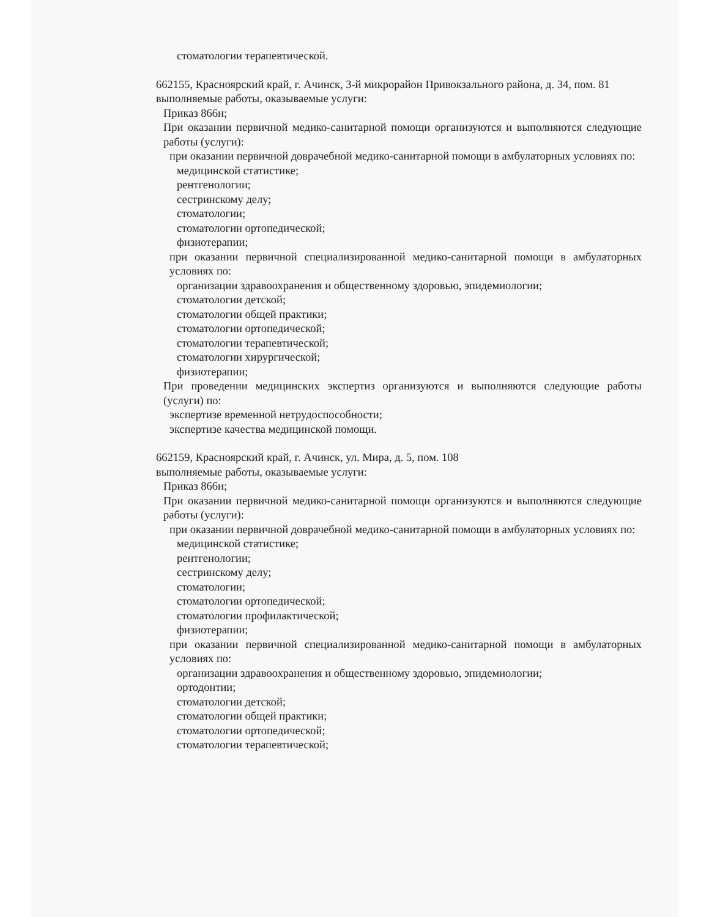стоматологии терапевтической.
662155, Красноярский край, г. Ачинск, 3-й микрорайон Привокзального района, д. 34, пом. 81
выполняемые работы, оказываемые услуги:
Приказ 866н;
При оказании первичной медико-санитарной помощи организуются и выполняются следующие работы (услуги):
при оказании первичной доврачебной медико-санитарной помощи в амбулаторных условиях по:
медицинской статистике;
рентгенологии;
сестринскому делу;
стоматологии;
стоматологии ортопедической;
физиотерапии;
при оказании первичной специализированной медико-санитарной помощи в амбулаторных условиях по:
организации здравоохранения и общественному здоровью, эпидемиологии;
стоматологии детской;
стоматологии общей практики;
стоматологии ортопедической;
стоматологии терапевтической;
стоматологии хирургической;
физиотерапии;
При проведении медицинских экспертиз организуются и выполняются следующие работы (услуги) по:
экспертизе временной нетрудоспособности;
экспертизе качества медицинской помощи.
662159, Красноярский край, г. Ачинск, ул. Мира, д. 5, пом. 108
выполняемые работы, оказываемые услуги:
Приказ 866н;
При оказании первичной медико-санитарной помощи организуются и выполняются следующие работы (услуги):
при оказании первичной доврачебной медико-санитарной помощи в амбулаторных условиях по:
медицинской статистике;
рентгенологии;
сестринскому делу;
стоматологии;
стоматологии ортопедической;
стоматологии профилактической;
физиотерапии;
при оказании первичной специализированной медико-санитарной помощи в амбулаторных условиях по:
организации здравоохранения и общественному здоровью, эпидемиологии;
ортодонтии;
стоматологии детской;
стоматологии общей практики;
стоматологии ортопедической;
стоматологии терапевтической;